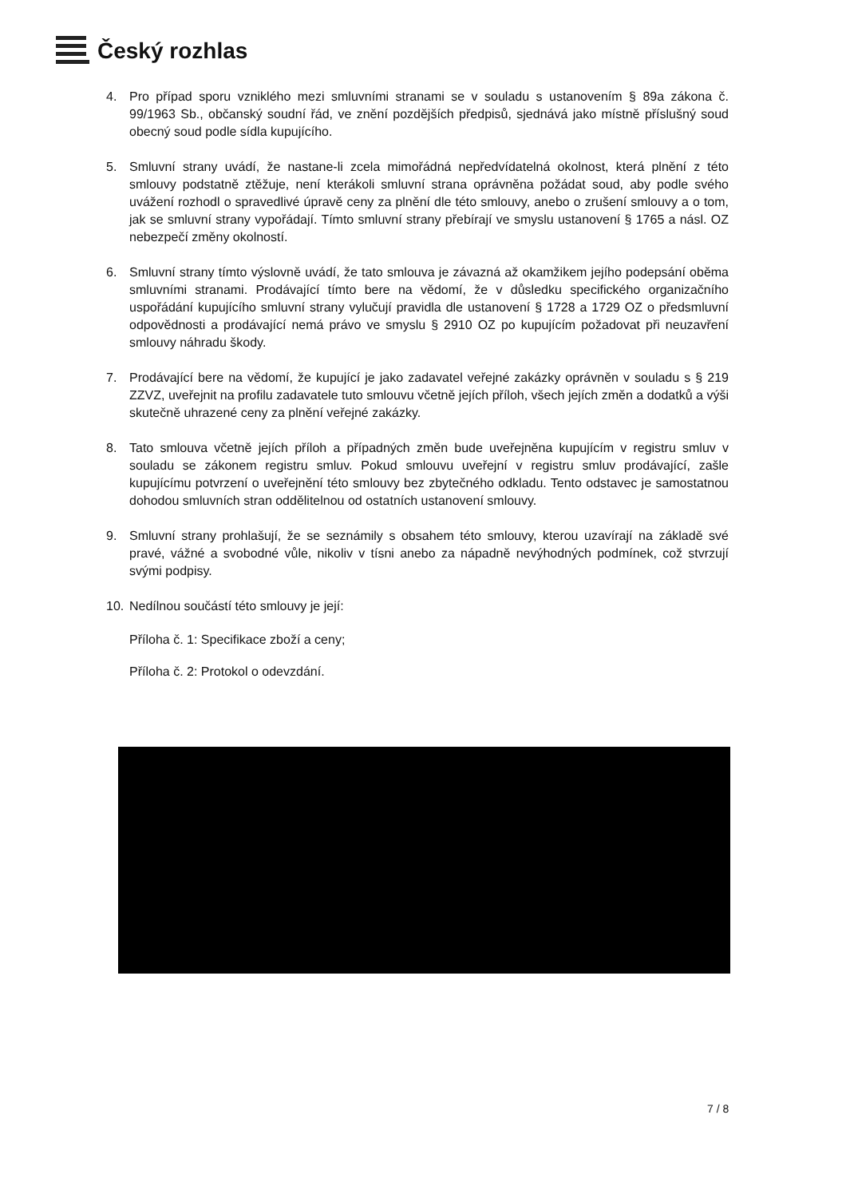Český rozhlas
4. Pro případ sporu vzniklého mezi smluvními stranami se v souladu s ustanovením § 89a zákona č. 99/1963 Sb., občanský soudní řád, ve znění pozdějších předpisů, sjednává jako místně příslušný soud obecný soud podle sídla kupujícího.
5. Smluvní strany uvádí, že nastane-li zcela mimořádná nepředvídatelná okolnost, která plnění z této smlouvy podstatně ztěžuje, není kterákoli smluvní strana oprávněna požádat soud, aby podle svého uvážení rozhodl o spravedlivé úpravě ceny za plnění dle této smlouvy, anebo o zrušení smlouvy a o tom, jak se smluvní strany vypořádají. Tímto smluvní strany přebírají ve smyslu ustanovení § 1765 a násl. OZ nebezpečí změny okolností.
6. Smluvní strany tímto výslovně uvádí, že tato smlouva je závazná až okamžikem jejího podepsání oběma smluvními stranami. Prodávající tímto bere na vědomí, že v důsledku specifického organizačního uspořádání kupujícího smluvní strany vylučují pravidla dle ustanovení § 1728 a 1729 OZ o předsmluvní odpovědnosti a prodávající nemá právo ve smyslu § 2910 OZ po kupujícím požadovat při neuzavření smlouvy náhradu škody.
7. Prodávající bere na vědomí, že kupující je jako zadavatel veřejné zakázky oprávněn v souladu s § 219 ZZVZ, uveřejnit na profilu zadavatele tuto smlouvu včetně jejích příloh, všech jejích změn a dodatků a výši skutečně uhrazené ceny za plnění veřejné zakázky.
8. Tato smlouva včetně jejích příloh a případných změn bude uveřejněna kupujícím v registru smluv v souladu se zákonem registru smluv. Pokud smlouvu uveřejní v registru smluv prodávající, zašle kupujícímu potvrzení o uveřejnění této smlouvy bez zbytečného odkladu. Tento odstavec je samostatnou dohodou smluvních stran oddělitelnou od ostatních ustanovení smlouvy.
9. Smluvní strany prohlašují, že se seznámily s obsahem této smlouvy, kterou uzavírají na základě své pravé, vážné a svobodné vůle, nikoliv v tísni anebo za nápadně nevýhodných podmínek, což stvrzují svými podpisy.
10. Nedílnou součástí této smlouvy je její:
Příloha č. 1: Specifikace zboží a ceny;
Příloha č. 2: Protokol o odevzdání.
7 / 8